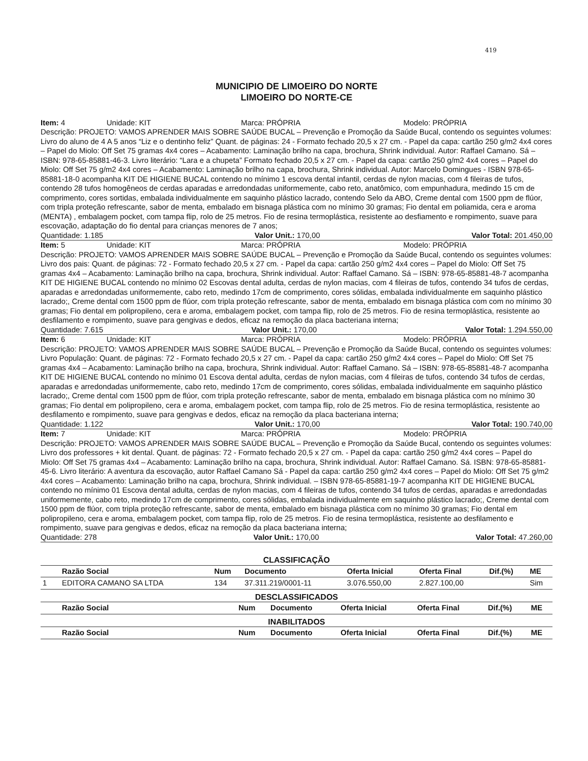419
MUNICIPIO DE LIMOEIRO DO NORTE
LIMOEIRO DO NORTE-CE
Item: 4 Unidade: KIT Marca: PRÓPRIA Modelo: PRÓPRIA
Descrição: PROJETO: VAMOS APRENDER MAIS SOBRE SAÚDE BUCAL – Prevenção e Promoção da Saúde Bucal, contendo os seguintes volumes: Livro do aluno de 4 A 5 anos “Liz e o dentinho feliz” Quant. de páginas: 24 - Formato fechado 20,5 x 27 cm. - Papel da capa: cartão 250 g/m2 4x4 cores – Papel do Miolo: Off Set 75 gramas 4x4 cores – Acabamento: Laminação brilho na capa, brochura, Shrink individual. Autor: Raffael Camano. Sá – ISBN: 978-65-85881-46-3. Livro literário: “Lara e a chupeta” Formato fechado 20,5 x 27 cm. - Papel da capa: cartão 250 g/m2 4x4 cores – Papel do Miolo: Off Set 75 g/m2 4x4 cores – Acabamento: Laminação brilho na capa, brochura, Shrink individual. Autor: Marcelo Domingues - ISBN 978-65-85881-18-0 acompanha KIT DE HIGIENE BUCAL contendo no mínimo 1 escova dental infantil, cerdas de nylon macias, com 4 fileiras de tufos, contendo 28 tufos homogêneos de cerdas aparadas e arredondadas uniformemente, cabo reto, anatômico, com empunhadura, medindo 15 cm de comprimento, cores sortidas, embalada individualmente em saquinho plástico lacrado, contendo Selo da ABO, Creme dental com 1500 ppm de flúor, com tripla proteção refrescante, sabor de menta, embalado em bisnaga plástica com no mínimo 30 gramas; Fio dental em poliamida, cera e aroma (MENTA) , embalagem pocket, com tampa flip, rolo de 25 metros. Fio de resina termoplástica, resistente ao desfiamento e rompimento, suave para escovação, adaptação do fio dental para crianças menores de 7 anos;
Quantidade: 1.185 Valor Unit.: 170,00 Valor Total: 201.450,00
Item: 5 Unidade: KIT Marca: PRÓPRIA Modelo: PRÓPRIA
Descrição: PROJETO: VAMOS APRENDER MAIS SOBRE SAÚDE BUCAL – Prevenção e Promoção da Saúde Bucal, contendo os seguintes volumes: Livro dos pais: Quant. de páginas: 72 - Formato fechado 20,5 x 27 cm. - Papel da capa: cartão 250 g/m2 4x4 cores – Papel do Miolo: Off Set 75 gramas 4x4 – Acabamento: Laminação brilho na capa, brochura, Shrink individual. Autor: Raffael Camano. Sá – ISBN: 978-65-85881-48-7 acompanha KIT DE HIGIENE BUCAL contendo no mínimo 02 Escovas dental adulta, cerdas de nylon macias, com 4 fileiras de tufos, contendo 34 tufos de cerdas, aparadas e arredondadas uniformemente, cabo reto, medindo 17cm de comprimento, cores sólidas, embalada individualmente em saquinho plástico lacrado;, Creme dental com 1500 ppm de flúor, com tripla proteção refrescante, sabor de menta, embalado em bisnaga plástica com com no mínimo 30 gramas; Fio dental em polipropileno, cera e aroma, embalagem pocket, com tampa flip, rolo de 25 metros. Fio de resina termoplástica, resistente ao desfilamento e rompimento, suave para gengivas e dedos, eficaz na remoção da placa bacteriana interna;
Quantidade: 7.615 Valor Unit.: 170,00 Valor Total: 1.294.550,00
Item: 6 Unidade: KIT Marca: PRÓPRIA Modelo: PRÓPRIA
Descrição: PROJETO: VAMOS APRENDER MAIS SOBRE SAÚDE BUCAL – Prevenção e Promoção da Saúde Bucal, contendo os seguintes volumes: Livro População: Quant. de páginas: 72 - Formato fechado 20,5 x 27 cm. - Papel da capa: cartão 250 g/m2 4x4 cores – Papel do Miolo: Off Set 75 gramas 4x4 – Acabamento: Laminação brilho na capa, brochura, Shrink individual. Autor: Raffael Camano. Sá – ISBN: 978-65-85881-48-7 acompanha KIT DE HIGIENE BUCAL contendo no mínimo 01 Escova dental adulta, cerdas de nylon macias, com 4 fileiras de tufos, contendo 34 tufos de cerdas, aparadas e arredondadas uniformemente, cabo reto, medindo 17cm de comprimento, cores sólidas, embalada individualmente em saquinho plástico lacrado;, Creme dental com 1500 ppm de flúor, com tripla proteção refrescante, sabor de menta, embalado em bisnaga plástica com no mínimo 30 gramas; Fio dental em polipropileno, cera e aroma, embalagem pocket, com tampa flip, rolo de 25 metros. Fio de resina termoplástica, resistente ao desfilamento e rompimento, suave para gengivas e dedos, eficaz na remoção da placa bacteriana interna;
Quantidade: 1.122 Valor Unit.: 170,00 Valor Total: 190.740,00
Item: 7 Unidade: KIT Marca: PRÓPRIA Modelo: PRÓPRIA
Descrição: PROJETO: VAMOS APRENDER MAIS SOBRE SAÚDE BUCAL – Prevenção e Promoção da Saúde Bucal, contendo os seguintes volumes: Livro dos professores + kit dental. Quant. de páginas: 72 - Formato fechado 20,5 x 27 cm. - Papel da capa: cartão 250 g/m2 4x4 cores – Papel do Miolo: Off Set 75 gramas 4x4 – Acabamento: Laminação brilho na capa, brochura, Shrink individual. Autor: Raffael Camano. Sá. ISBN: 978-65-85881-45-6. Livro literário: A aventura da escovação, autor Raffael Camano Sá - Papel da capa: cartão 250 g/m2 4x4 cores – Papel do Miolo: Off Set 75 g/m2 4x4 cores – Acabamento: Laminação brilho na capa, brochura, Shrink individual. – ISBN 978-65-85881-19-7 acompanha KIT DE HIGIENE BUCAL contendo no mínimo 01 Escova dental adulta, cerdas de nylon macias, com 4 fileiras de tufos, contendo 34 tufos de cerdas, aparadas e arredondadas uniformemente, cabo reto, medindo 17cm de comprimento, cores sólidas, embalada individualmente em saquinho plástico lacrado;, Creme dental com 1500 ppm de flúor, com tripla proteção refrescante, sabor de menta, embalado em bisnaga plástica com no mínimo 30 gramas; Fio dental em polipropileno, cera e aroma, embalagem pocket, com tampa flip, rolo de 25 metros. Fio de resina termoplástica, resistente ao desfilamento e rompimento, suave para gengivas e dedos, eficaz na remoção da placa bacteriana interna;
Quantidade: 278 Valor Unit.: 170,00 Valor Total: 47.260,00
CLASSIFICAÇÃO
| | Razão Social | Num | Documento | Oferta Inicial | Oferta Final | Dif.(%) | ME |
| --- | --- | --- | --- | --- | --- | --- | --- |
| 1 | EDITORA CAMANO SA LTDA | 134 | 37.311.219/0001-11 | 3.076.550,00 | 2.827.100,00 | | Sim |
DESCLASSIFICADOS
| | Razão Social | Num | Documento | Oferta Inicial | Oferta Final | Dif.(%) | ME |
| --- | --- | --- | --- | --- | --- | --- | --- |
INABILITADOS
| | Razão Social | Num | Documento | Oferta Inicial | Oferta Final | Dif.(%) | ME |
| --- | --- | --- | --- | --- | --- | --- | --- |